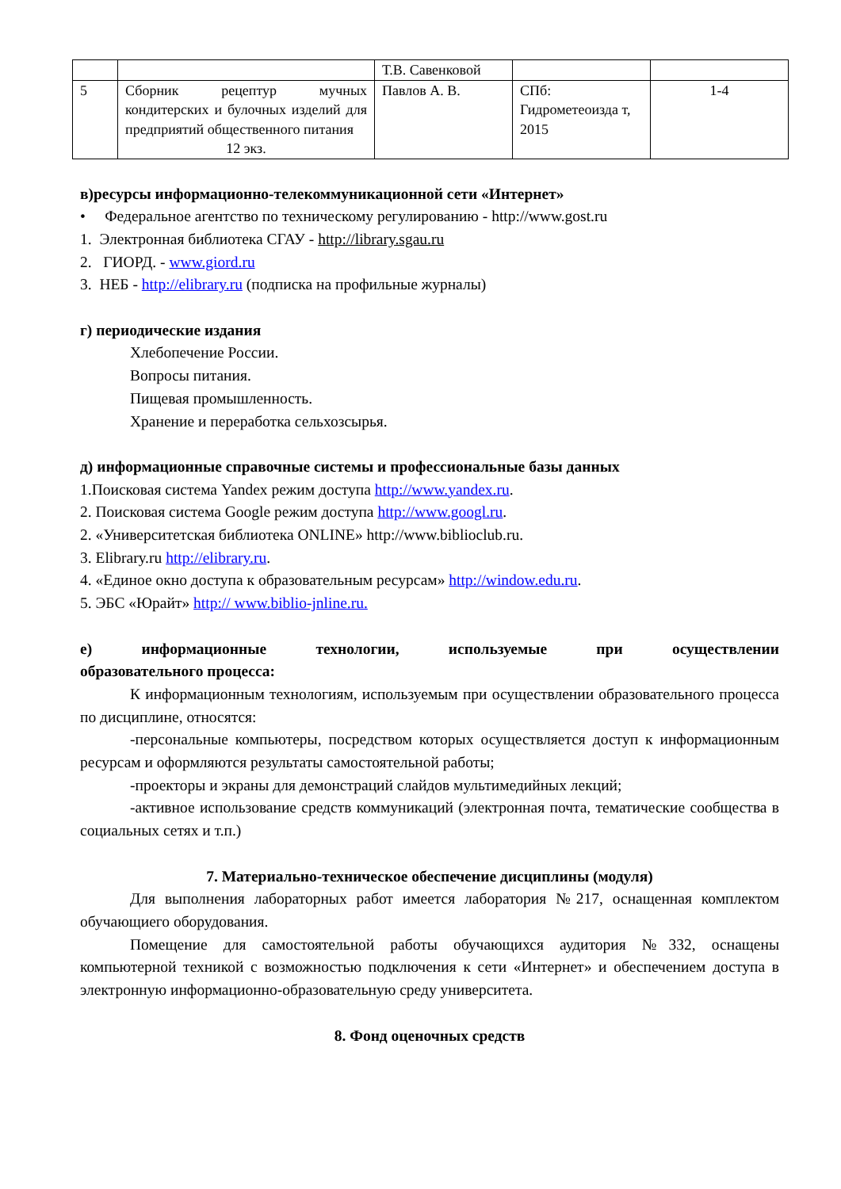| | | Т.В. Савенковой | | |
| 5 | Сборник рецептур мучных кондитерских и булочных изделий для предприятий общественного питания 12 экз. | Павлов А. В. | СПб: Гидрометеоизда т, 2015 | 1-4 |
в)ресурсы информационно-телекоммуникационной сети «Интернет»
• Федеральное агентство по техническому регулированию - http://www.gost.ru
1. Электронная библиотека СГАУ - http://library.sgau.ru
2. ГИОРД. - www.giord.ru
3. НЕБ - http://elibrary.ru (подписка на профильные журналы)
г) периодические издания
Хлебопечение России.
Вопросы питания.
Пищевая промышленность.
Хранение и переработка сельхозсырья.
д) информационные справочные системы и профессиональные базы данных
1.Поисковая система Yandex режим доступа http://www.yandex.ru.
2. Поисковая система Google режим доступа http://www.googl.ru.
2. «Университетская библиотека ONLINE» http://www.biblioclub.ru.
3. Elibrary.ru http://elibrary.ru.
4. «Единое окно доступа к образовательным ресурсам» http://window.edu.ru.
5. ЭБС «Юрайт» http:// www.biblio-jnline.ru.
е) информационные технологии, используемые при осуществлении образовательного процесса:
К информационным технологиям, используемым при осуществлении образовательного процесса по дисциплине, относятся:
-персональные компьютеры, посредством которых осуществляется доступ к информационным ресурсам и оформляются результаты самостоятельной работы;
-проекторы и экраны для демонстраций слайдов мультимедийных лекций;
-активное использование средств коммуникаций (электронная почта, тематические сообщества в социальных сетях и т.п.)
7. Материально-техническое обеспечение дисциплины (модуля)
Для выполнения лабораторных работ имеется лаборатория №217, оснащенная комплектом обучающиего оборудования.
Помещение для самостоятельной работы обучающихся аудитория №332, оснащены компьютерной техникой с возможностью подключения к сети «Интернет» и обеспечением доступа в электронную информационно-образовательную среду университета.
8. Фонд оценочных средств